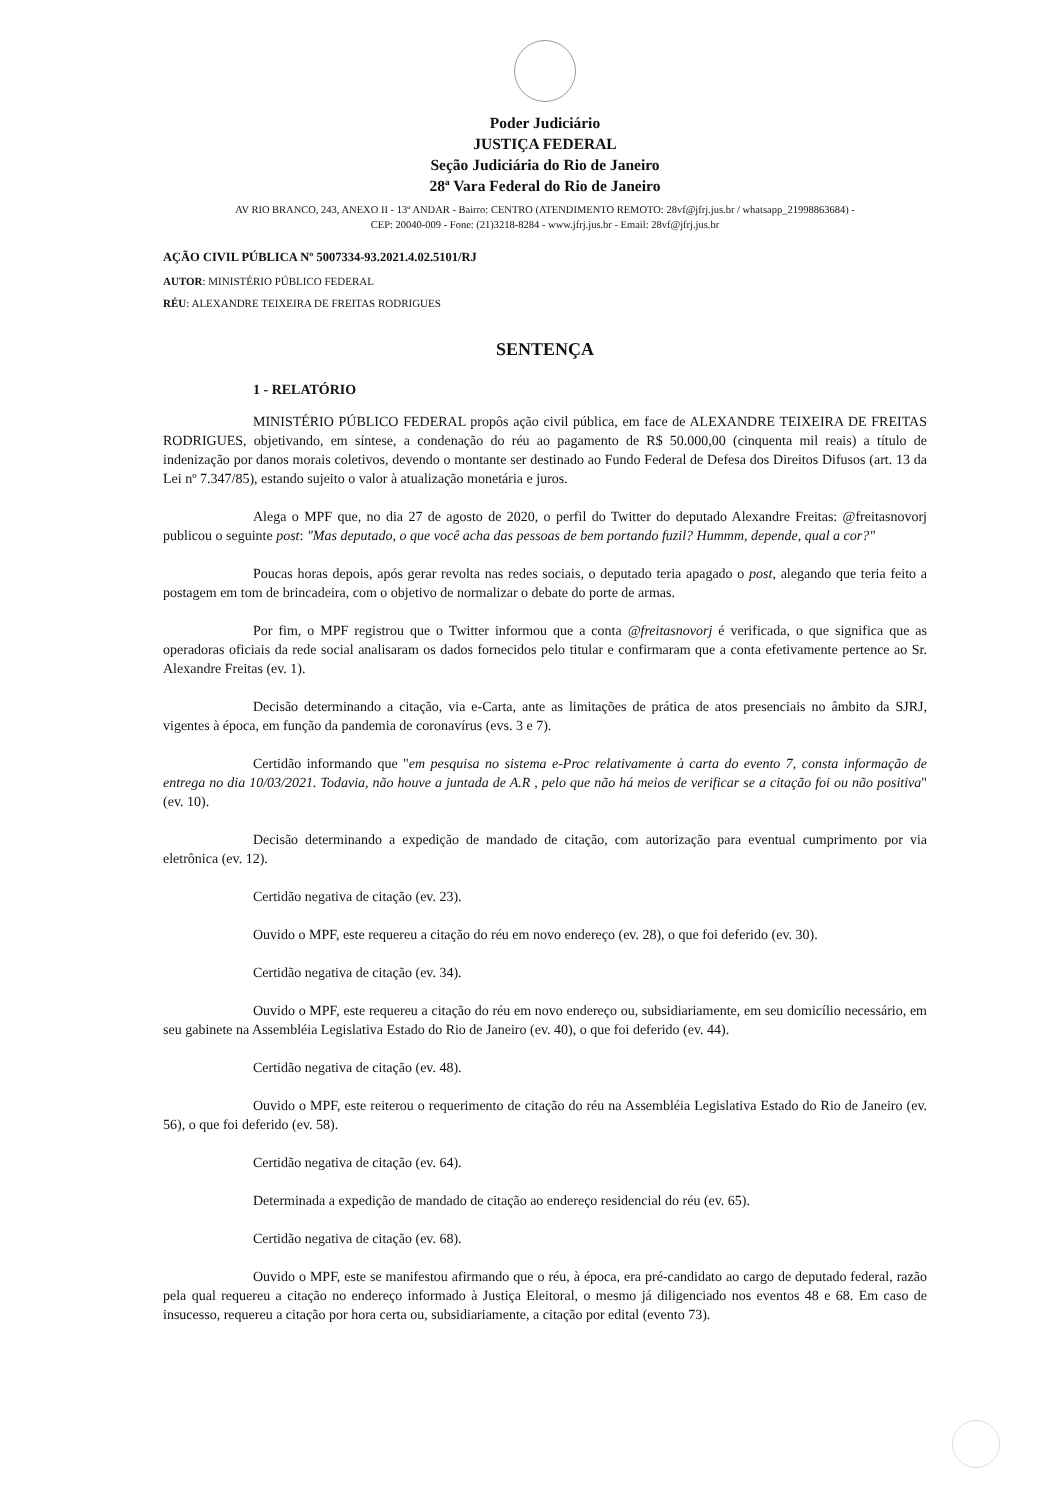Poder Judiciário
JUSTIÇA FEDERAL
Seção Judiciária do Rio de Janeiro
28ª Vara Federal do Rio de Janeiro
AV RIO BRANCO, 243, ANEXO II - 13º ANDAR - Bairro: CENTRO (ATENDIMENTO REMOTO: 28vf@jfrj.jus.br / whatsapp_21998863684) -
CEP: 20040-009 - Fone: (21)3218-8284 - www.jfrj.jus.br - Email: 28vf@jfrj.jus.br
AÇÃO CIVIL PÚBLICA Nº 5007334-93.2021.4.02.5101/RJ
AUTOR: MINISTÉRIO PÚBLICO FEDERAL
RÉU: ALEXANDRE TEIXEIRA DE FREITAS RODRIGUES
SENTENÇA
1 - RELATÓRIO
MINISTÉRIO PÚBLICO FEDERAL propôs ação civil pública, em face de ALEXANDRE TEIXEIRA DE FREITAS RODRIGUES, objetivando, em síntese, a condenação do réu ao pagamento de R$ 50.000,00 (cinquenta mil reais) a título de indenização por danos morais coletivos, devendo o montante ser destinado ao Fundo Federal de Defesa dos Direitos Difusos (art. 13 da Lei nº 7.347/85), estando sujeito o valor à atualização monetária e juros.
Alega o MPF que, no dia 27 de agosto de 2020, o perfil do Twitter do deputado Alexandre Freitas: @freitasnovorj publicou o seguinte post: "Mas deputado, o que você acha das pessoas de bem portando fuzil? Hummm, depende, qual a cor?"
Poucas horas depois, após gerar revolta nas redes sociais, o deputado teria apagado o post, alegando que teria feito a postagem em tom de brincadeira, com o objetivo de normalizar o debate do porte de armas.
Por fim, o MPF registrou que o Twitter informou que a conta @freitasnovorj é verificada, o que significa que as operadoras oficiais da rede social analisaram os dados fornecidos pelo titular e confirmaram que a conta efetivamente pertence ao Sr. Alexandre Freitas (ev. 1).
Decisão determinando a citação, via e-Carta, ante as limitações de prática de atos presenciais no âmbito da SJRJ, vigentes à época, em função da pandemia de coronavírus (evs. 3 e 7).
Certidão informando que "em pesquisa no sistema e-Proc relativamente à carta do evento 7, consta informação de entrega no dia 10/03/2021. Todavia, não houve a juntada de A.R , pelo que não há meios de verificar se a citação foi ou não positiva" (ev. 10).
Decisão determinando a expedição de mandado de citação, com autorização para eventual cumprimento por via eletrônica (ev. 12).
Certidão negativa de citação (ev. 23).
Ouvido o MPF, este requereu a citação do réu em novo endereço (ev. 28), o que foi deferido (ev. 30).
Certidão negativa de citação (ev. 34).
Ouvido o MPF, este requereu a citação do réu em novo endereço ou, subsidiariamente, em seu domicílio necessário, em seu gabinete na Assembléia Legislativa Estado do Rio de Janeiro (ev. 40), o que foi deferido (ev. 44).
Certidão negativa de citação (ev. 48).
Ouvido o MPF, este reiterou o requerimento de citação do réu na Assembléia Legislativa Estado do Rio de Janeiro (ev. 56), o que foi deferido (ev. 58).
Certidão negativa de citação (ev. 64).
Determinada a expedição de mandado de citação ao endereço residencial do réu (ev. 65).
Certidão negativa de citação (ev. 68).
Ouvido o MPF, este se manifestou afirmando que o réu, à época, era pré-candidato ao cargo de deputado federal, razão pela qual requereu a citação no endereço informado à Justiça Eleitoral, o mesmo já diligenciado nos eventos 48 e 68. Em caso de insucesso, requereu a citação por hora certa ou, subsidiariamente, a citação por edital (evento 73).